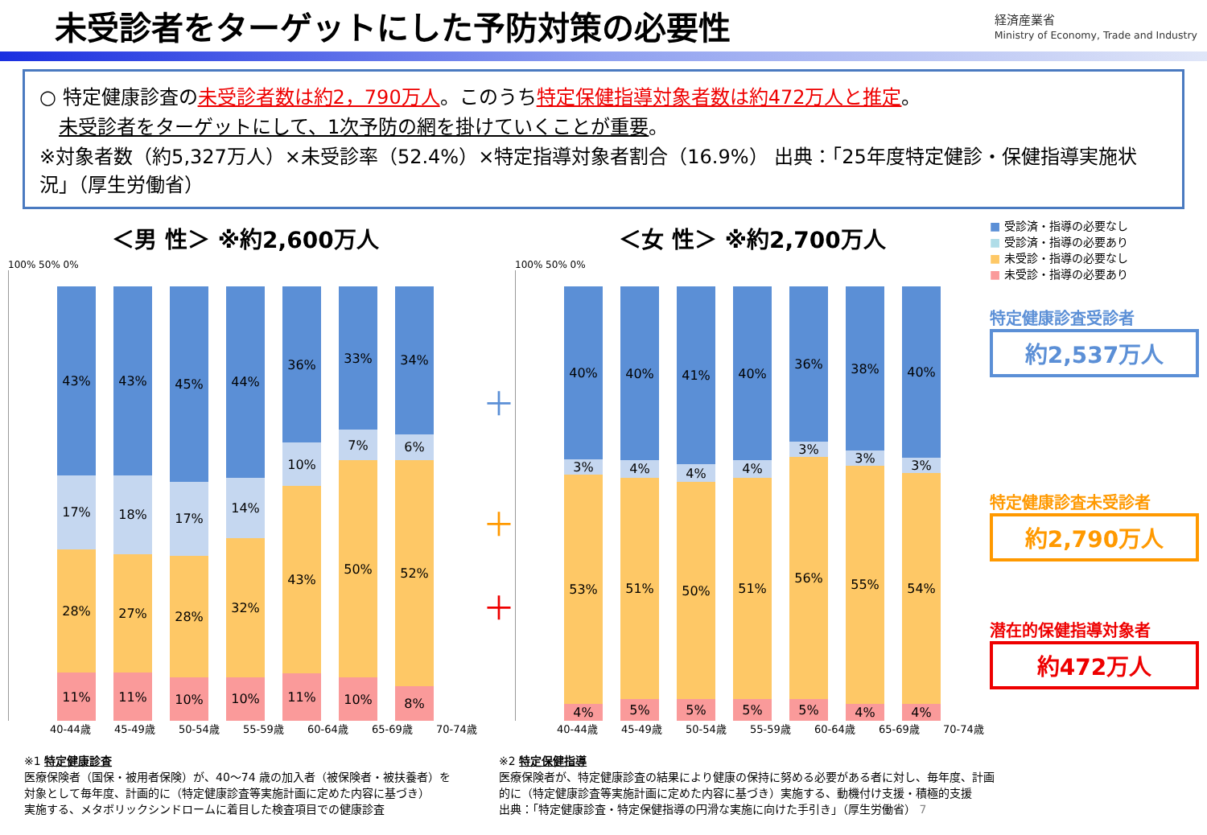未受診者をターゲットにした予防対策の必要性
経済産業省
Ministry of Economy, Trade and Industry
○ 特定健康診査の未受診者数は約2，790万人。このうち特定保健指導対象者数は約472万人と推定。
未受診者をターゲットにして、1次予防の網を掛けていくことが重要。
※対象者数（約5,327万人）×未受診率（52.4%）×特定指導対象者割合（16.9%） 出典：「25年度特定健診・保健指導実施状況」（厚生労働省）
＜男 性＞ ※約2,600万人
100% 50% 0%
43%
17%
28%
11%
43%
18%
27%
11%
45%
17%
28%
10%
44%
14%
32%
10%
36%
10%
43%
11%
33%
7%
50%
10%
34%
6%
52%
8%
40-44歳 45-49歳 50-54歳 55-59歳 60-64歳 65-69歳 70-74歳
＋
＋
＋
＜女 性＞ ※約2,700万人
100% 50% 0%
40%
3%
53%
4%
40%
4%
51%
5%
41%
4%
50%
5%
40%
4%
51%
5%
36%
3%
56%
5%
38%
3%
55%
4%
40%
3%
54%
4%
40-44歳 45-49歳 50-54歳 55-59歳 60-64歳 65-69歳 70-74歳
■ 受診済・指導の必要なし
■ 受診済・指導の必要あり
■ 未受診・指導の必要なし
■ 未受診・指導の必要あり
特定健康診査受診者
約2,537万人
特定健康診査未受診者
約2,790万人
潜在的保健指導対象者
約472万人
※1 特定健康診査
医療保険者（国保・被用者保険）が、40～74 歳の加入者（被保険者・被扶養者）を
対象として毎年度、計画的に（特定健康診査等実施計画に定めた内容に基づき）
実施する、メタボリックシンドロームに着目した検査項目での健康診査
※2 特定保健指導
医療保険者が、特定健康診査の結果により健康の保持に努める必要がある者に対し、毎年度、計画
的に（特定健康診査等実施計画に定めた内容に基づき）実施する、動機付け支援・積極的支援
出典：「特定健康診査・特定保健指導の円滑な実施に向けた手引き」（厚生労働省） 7